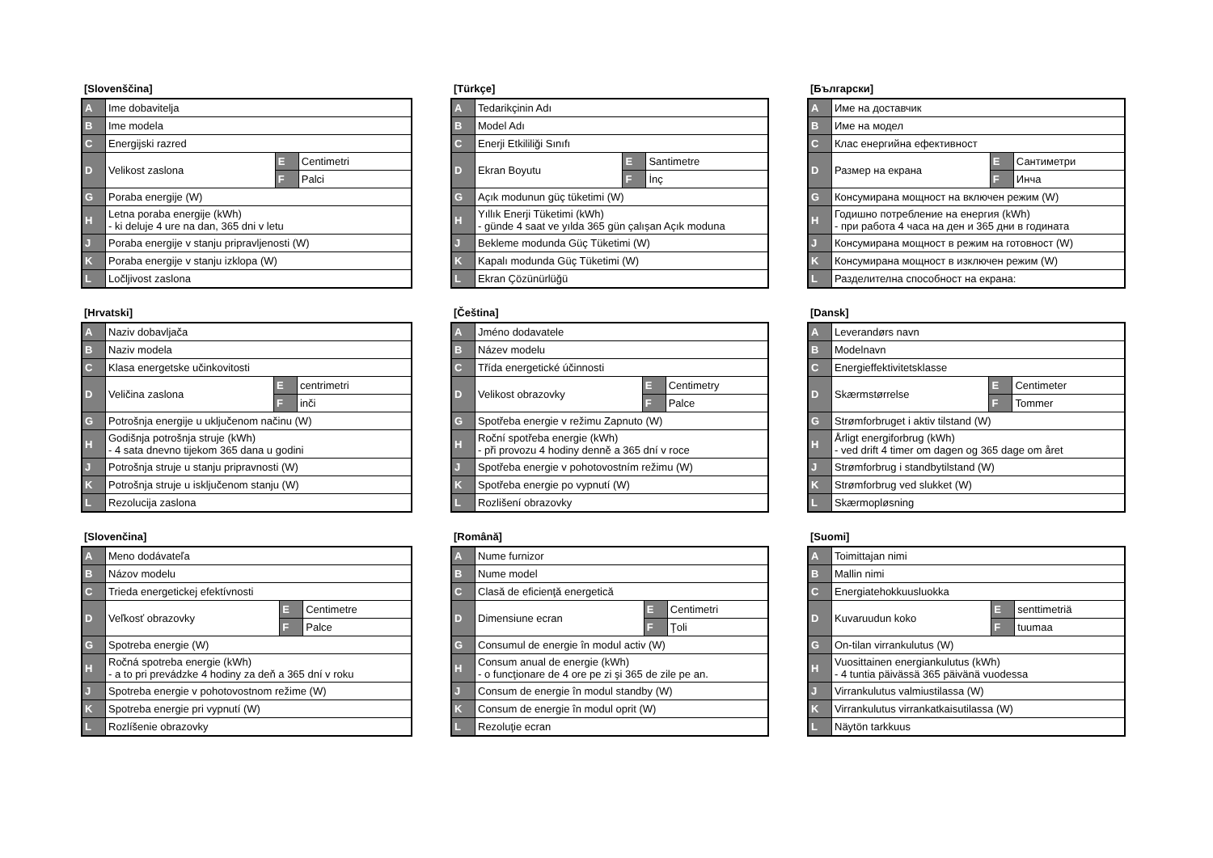[Slovenščina]
| A | Ime dobavitelja | | |
| B | Ime modela | | |
| C | Energijski razred | | |
| D | Velikost zaslona | E | Centimetri |
| | | F | Palci |
| G | Poraba energije (W) | | |
| H | Letna poraba energije (kWh) - ki deluje 4 ure na dan, 365 dni v letu | | |
| J | Poraba energije v stanju pripravljenosti (W) | | |
| K | Poraba energije v stanju izklopa (W) | | |
| L | Ločljivost zaslona | | |
[Türkçe]
| A | Tedarikçinin Adı | | |
| B | Model Adı | | |
| C | Enerji Etkililiği Sınıfı | | |
| D | Ekran Boyutu | E | Santimetre |
| | | F | İnç |
| G | Açık modunun güç tüketimi (W) | | |
| H | Yıllık Enerji Tüketimi (kWh) - günde 4 saat ve yılda 365 gün çalışan Açık moduna | | |
| J | Bekleme modunda Güç Tüketimi (W) | | |
| K | Kapalı modunda Güç Tüketimi (W) | | |
| L | Ekran Çözünürlüğü | | |
[Български]
| A | Име на доставчик | | |
| B | Име на модел | | |
| C | Клас енергийна ефективност | | |
| D | Размер на екрана | E | Сантиметри |
| | | F | Инча |
| G | Консумирана мощност на включен режим (W) | | |
| H | Годишно потребление на енергия (kWh) - при работа 4 часа на ден и 365 дни в годината | | |
| J | Консумирана мощност в режим на готовност (W) | | |
| K | Консумирана мощност в изключен режим (W) | | |
| L | Разделителна способност на екрана: | | |
[Hrvatski]
| A | Naziv dobavljača | | |
| B | Naziv modela | | |
| C | Klasa energetske učinkovitosti | | |
| D | Veličina zaslona | E | centrimetri |
| | | F | inči |
| G | Potrošnja energije u uključenom načinu (W) | | |
| H | Godišnja potrošnja struje (kWh) - 4 sata dnevno tijekom 365 dana u godini | | |
| J | Potrošnja struje u stanju pripravnosti (W) | | |
| K | Potrošnja struje u isključenom stanju (W) | | |
| L | Rezolucija zaslona | | |
[Čeština]
| A | Jméno dodavatele | | |
| B | Název modelu | | |
| C | Třída energetické účinnosti | | |
| D | Velikost obrazovky | E | Centimetry |
| | | F | Palce |
| G | Spotřeba energie v režimu Zapnuto (W) | | |
| H | Roční spotřeba energie (kWh) - při provozu 4 hodiny denně a 365 dní v roce | | |
| J | Spotřeba energie v pohotovostním režimu (W) | | |
| K | Spotřeba energie po vypnutí (W) | | |
| L | Rozlišení obrazovky | | |
[Dansk]
| A | Leverandørs navn | | |
| B | Modelnavn | | |
| C | Energieffektivitetsklasse | | |
| D | Skærmstørrelse | E | Centimeter |
| | | F | Tommer |
| G | Strømforbruget i aktiv tilstand (W) | | |
| H | Årligt energiforbrug (kWh) - ved drift 4 timer om dagen og 365 dage om året | | |
| J | Strømforbrug i standbytilstand (W) | | |
| K | Strømforbrug ved slukket (W) | | |
| L | Skærmopløsning | | |
[Slovenčina]
| A | Meno dodávateľa | | |
| B | Názov modelu | | |
| C | Trieda energetickej efektívnosti | | |
| D | Veľkosť obrazovky | E | Centimetre |
| | | F | Palce |
| G | Spotreba energie (W) | | |
| H | Ročná spotreba energie (kWh) - a to pri prevádzke 4 hodiny za deň a 365 dní v roku | | |
| J | Spotreba energie v pohotovostnom režime (W) | | |
| K | Spotreba energie pri vypnutí (W) | | |
| L | Rozlíšenie obrazovky | | |
[Română]
| A | Nume furnizor | | |
| B | Nume model | | |
| C | Clasă de eficienţă energetică | | |
| D | Dimensiune ecran | E | Centimetri |
| | | F | Ţoli |
| G | Consumul de energie în modul activ (W) | | |
| H | Consum anual de energie (kWh) - o funcţionare de 4 ore pe zi şi 365 de zile pe an. | | |
| J | Consum de energie în modul standby (W) | | |
| K | Consum de energie în modul oprit (W) | | |
| L | Rezoluţie ecran | | |
[Suomi]
| A | Toimittajan nimi | | |
| B | Mallin nimi | | |
| C | Energiatehokkuusluokka | | |
| D | Kuvaruudun koko | E | senttimetriä |
| | | F | tuumaa |
| G | On-tilan virrankulutus (W) | | |
| H | Vuosittainen energiankulutus (kWh) - 4 tuntia päivässä 365 päivänä vuodessa | | |
| J | Virrankulutus valmiustilassa (W) | | |
| K | Virrankulutus virrankatkaisutilassa (W) | | |
| L | Näytön tarkkuus | | |